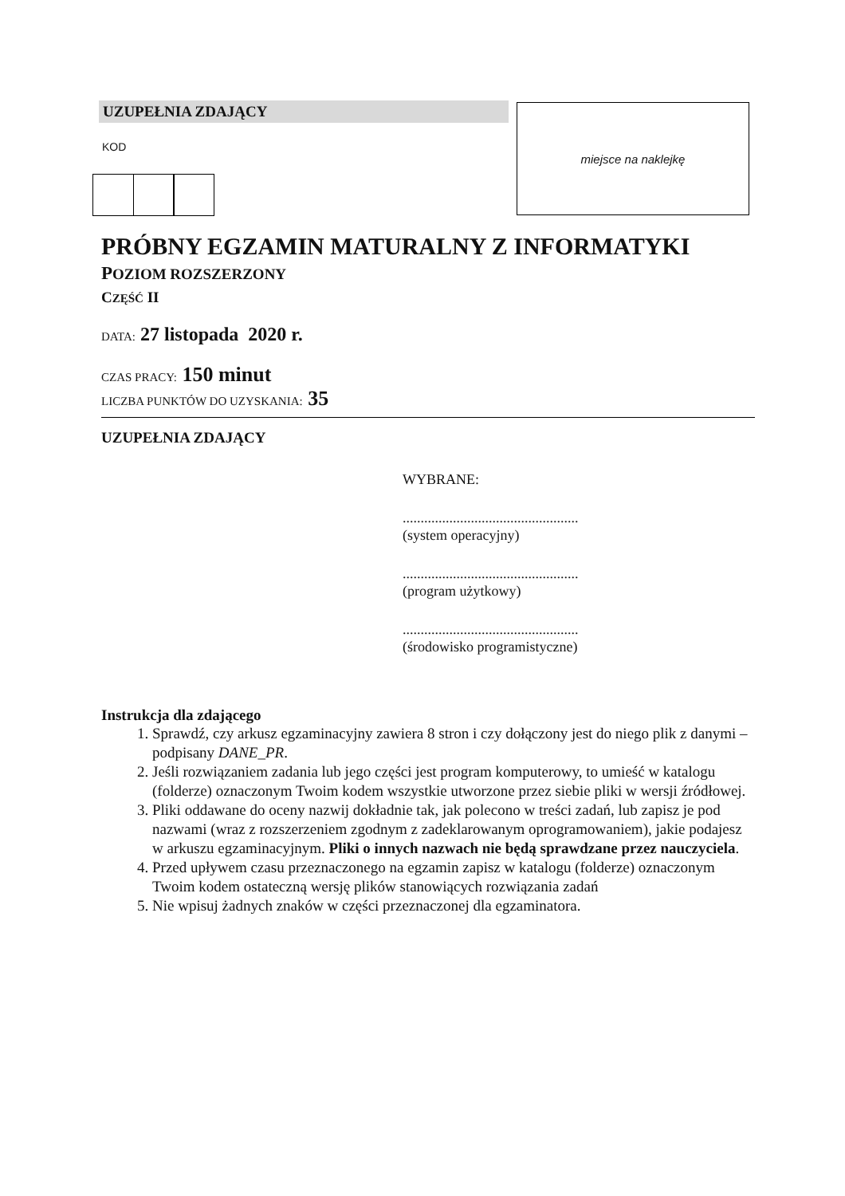UZUPEŁNIA ZDAJĄCY
KOD
miejsce na naklejkę
PRÓBNY EGZAMIN MATURALNY Z INFORMATYKI
POZIOM ROZSZERZONY
CZĘŚĆ II
DATA: 27 listopada 2020 r.
CZAS PRACY: 150 minut
LICZBA PUNKTÓW DO UZYSKANIA: 35
UZUPEŁNIA ZDAJĄCY
WYBRANE:
.................................................
(system operacyjny)
.................................................
(program użytkowy)
.................................................
(środowisko programistyczne)
Instrukcja dla zdającego
1. Sprawdź, czy arkusz egzaminacyjny zawiera 8 stron i czy dołączony jest do niego plik z danymi – podpisany DANE_PR.
2. Jeśli rozwiązaniem zadania lub jego części jest program komputerowy, to umieść w katalogu (folderze) oznaczonym Twoim kodem wszystkie utworzone przez siebie pliki w wersji źródłowej.
3. Pliki oddawane do oceny nazwij dokładnie tak, jak polecono w treści zadań, lub zapisz je pod nazwami (wraz z rozszerzeniem zgodnym z zadeklarowanym oprogramowaniem), jakie podajesz w arkuszu egzaminacyjnym. Pliki o innych nazwach nie będą sprawdzane przez nauczyciela.
4. Przed upływem czasu przeznaczonego na egzamin zapisz w katalogu (folderze) oznaczonym Twoim kodem ostateczną wersję plików stanowiących rozwiązania zadań
5. Nie wpisuj żadnych znaków w części przeznaczonej dla egzaminatora.